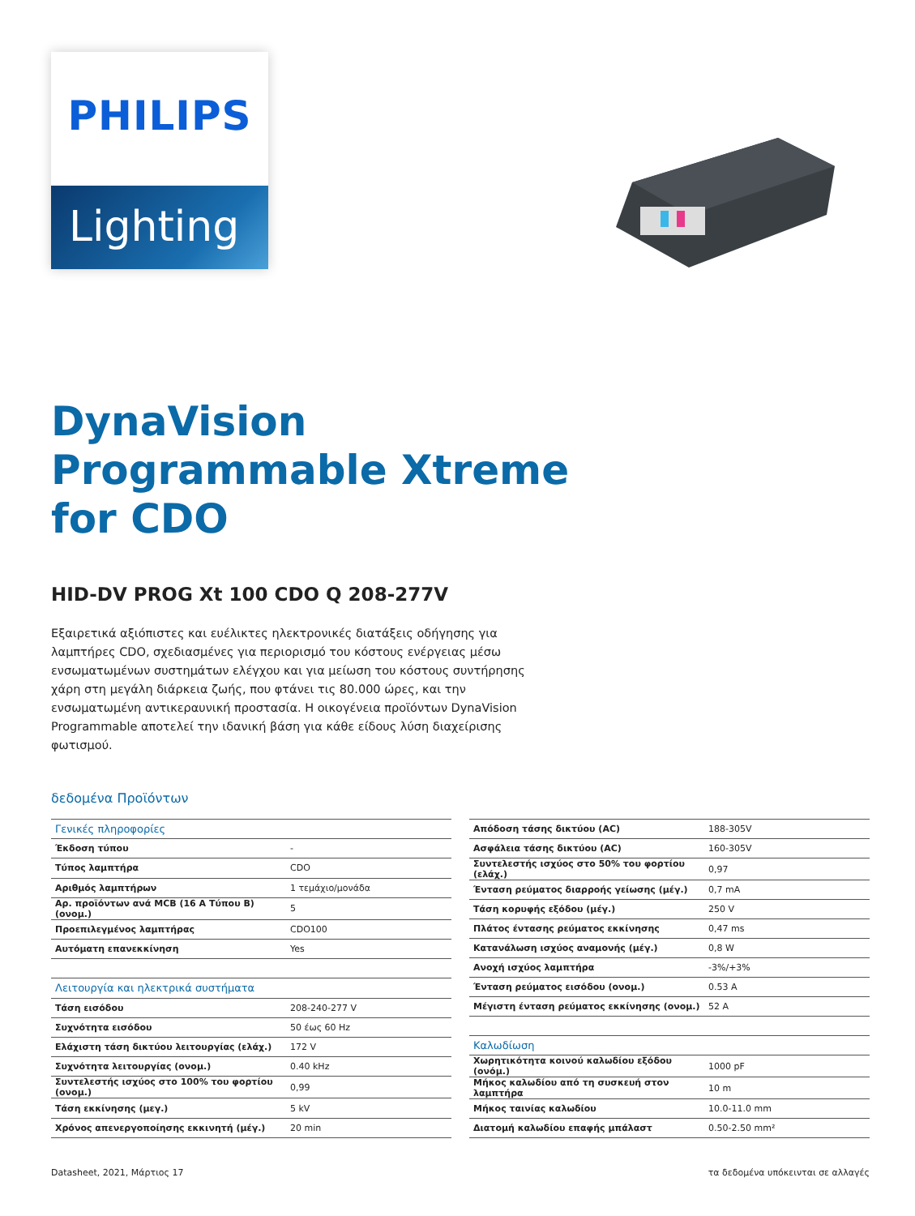PHILIPS
Lighting
DynaVision
Programmable Xtreme
for CDO
HID-DV PROG Xt 100 CDO Q 208-277V
Εξαιρετικά αξιόπιστες και ευέλικτες ηλεκτρονικές διατάξεις οδήγησης για λαμπτήρες CDO, σχεδιασμένες για περιορισμό του κόστους ενέργειας μέσω ενσωματωμένων συστημάτων ελέγχου και για μείωση του κόστους συντήρησης χάρη στη μεγάλη διάρκεια ζωής, που φτάνει τις 80.000 ώρες, και την ενσωματωμένη αντικεραυνική προστασία. Η οικογένεια προϊόντων DynaVision Programmable αποτελεί την ιδανική βάση για κάθε είδους λύση διαχείρισης φωτισμού.
δεδομένα Προϊόντων
| Γενικές πληροφορίες | |
| Έκδοση τύπου | - |
| Τύπος λαμπτήρα | CDO |
| Αριθμός λαμπτήρων | 1 τεμάχιο/μονάδα |
| Αρ. προϊόντων ανά MCB (16 A Τύπου B) (ονομ.) | 5 |
| Προεπιλεγμένος λαμπτήρας | CDO100 |
| Αυτόματη επανεκκίνηση | Yes |
| Λειτουργία και ηλεκτρικά συστήματα | |
| Τάση εισόδου | 208-240-277 V |
| Συχνότητα εισόδου | 50 έως 60 Hz |
| Ελάχιστη τάση δικτύου λειτουργίας (ελάχ.) | 172 V |
| Συχνότητα λειτουργίας (ονομ.) | 0.40 kHz |
| Συντελεστής ισχύος στο 100% του φορτίου (ονομ.) | 0,99 |
| Τάση εκκίνησης (μεγ.) | 5 kV |
| Χρόνος απενεργοποίησης εκκινητή (μέγ.) | 20 min |
| Απόδοση τάσης δικτύου (AC) | 188-305V |
| Ασφάλεια τάσης δικτύου (AC) | 160-305V |
| Συντελεστής ισχύος στο 50% του φορτίου (ελάχ.) | 0,97 |
| Ένταση ρεύματος διαρροής γείωσης (μέγ.) | 0,7 mA |
| Τάση κορυφής εξόδου (μέγ.) | 250 V |
| Πλάτος έντασης ρεύματος εκκίνησης | 0,47 ms |
| Κατανάλωση ισχύος αναμονής (μέγ.) | 0,8 W |
| Ανοχή ισχύος λαμπτήρα | -3%/+3% |
| Ένταση ρεύματος εισόδου (ονομ.) | 0.53 A |
| Μέγιστη ένταση ρεύματος εκκίνησης (ονομ.) | 52 A |
| Καλωδίωση | |
| Χωρητικότητα κοινού καλωδίου εξόδου (ονόμ.) | 1000 pF |
| Μήκος καλωδίου από τη συσκευή στον λαμπτήρα | 10 m |
| Μήκος ταινίας καλωδίου | 10.0-11.0 mm |
| Διατομή καλωδίου επαφής μπάλαστ | 0.50-2.50 mm² |
Datasheet, 2021, Μάρτιος 17 τα δεδομένα υπόκεινται σε αλλαγές